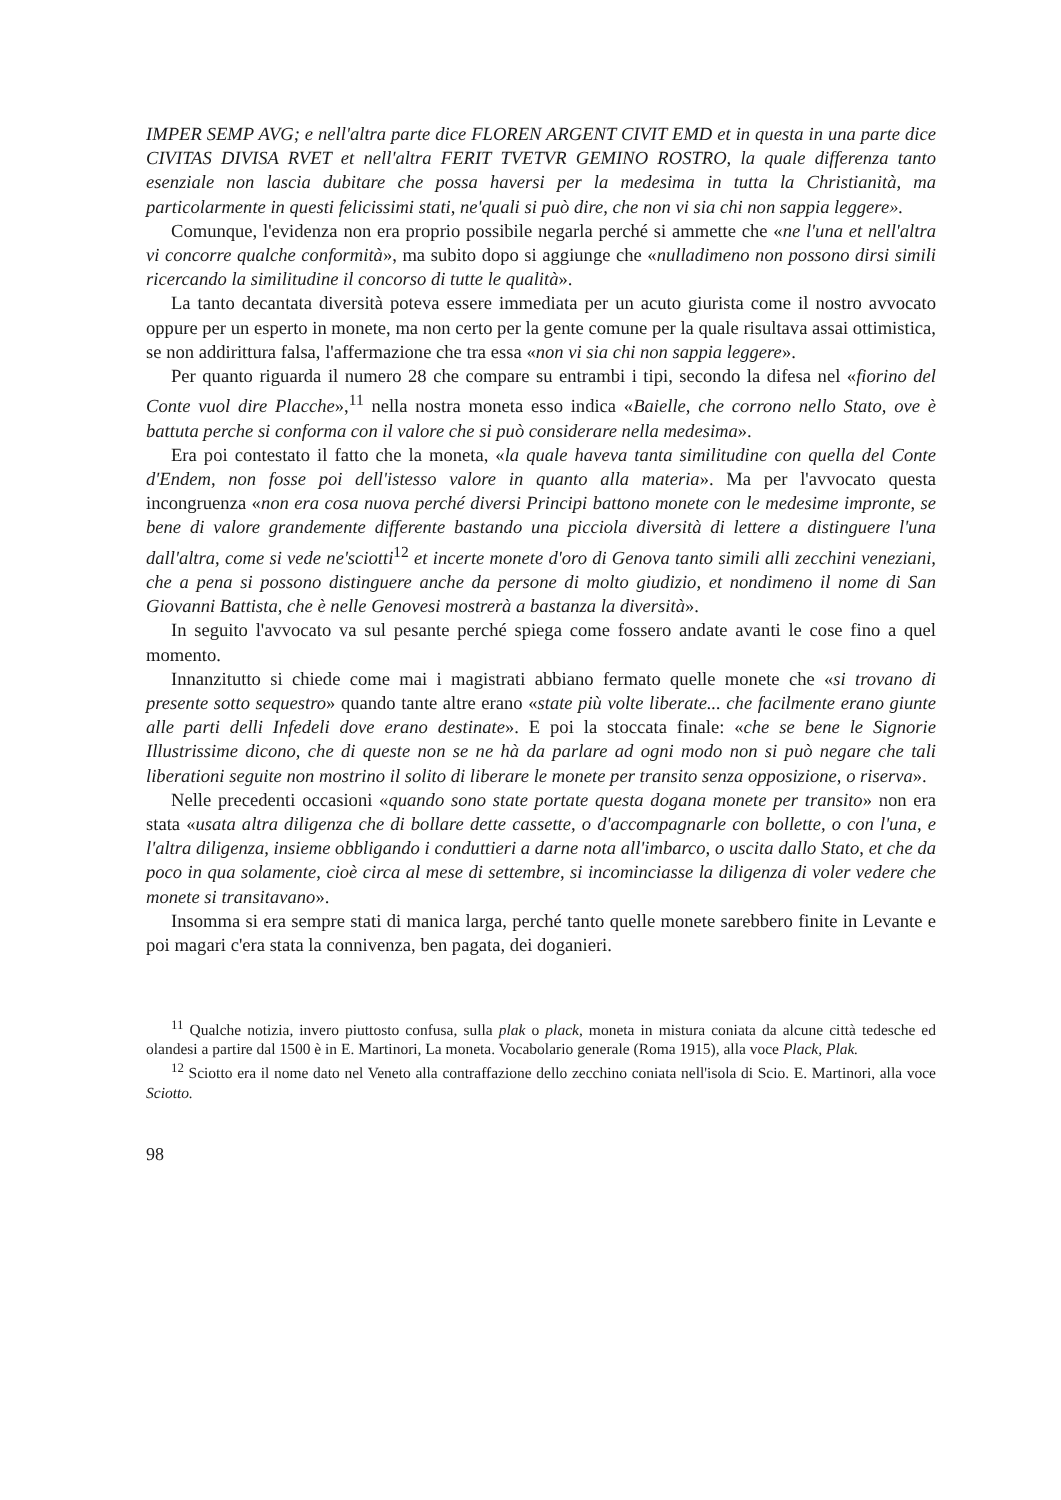IMPER SEMP AVG; e nell'altra parte dice FLOREN ARGENT CIVIT EMD et in questa in una parte dice CIVITAS DIVISA RVET et nell'altra FERIT TVETVR GEMINO ROSTRO, la quale differenza tanto esenziale non lascia dubitare che possa haversi per la medesima in tutta la Christianità, ma particolarmente in questi felicissimi stati, ne'quali si può dire, che non vi sia chi non sappia leggere».
Comunque, l'evidenza non era proprio possibile negarla perché si ammette che «ne l'una et nell'altra vi concorre qualche conformità», ma subito dopo si aggiunge che «nulladimeno non possono dirsi simili ricercando la similitudine il concorso di tutte le qualità».
La tanto decantata diversità poteva essere immediata per un acuto giurista come il nostro avvocato oppure per un esperto in monete, ma non certo per la gente comune per la quale risultava assai ottimistica, se non addirittura falsa, l'affermazione che tra essa «non vi sia chi non sappia leggere».
Per quanto riguarda il numero 28 che compare su entrambi i tipi, secondo la difesa nel «fiorino del Conte vuol dire Placche»,<sup>11</sup> nella nostra moneta esso indica «Baielle, che corrono nello Stato, ove è battuta perche si conforma con il valore che si può considerare nella medesima».
Era poi contestato il fatto che la moneta, «la quale haveva tanta similitudine con quella del Conte d'Endem, non fosse poi dell'istesso valore in quanto alla materia». Ma per l'avvocato questa incongruenza «non era cosa nuova perché diversi Principi battono monete con le medesime impronte, se bene di valore grandemente differente bastando una picciola diversità di lettere a distinguere l'una dall'altra, come si vede ne'sciotti<sup>12</sup> et incerte monete d'oro di Genova tanto simili alli zecchini veneziani, che a pena si possono distinguere anche da persone di molto giudizio, et nondimeno il nome di San Giovanni Battista, che è nelle Genovesi mostrerà a bastanza la diversità».
In seguito l'avvocato va sul pesante perché spiega come fossero andate avanti le cose fino a quel momento.
Innanzitutto si chiede come mai i magistrati abbiano fermato quelle monete che «si trovano di presente sotto sequestro» quando tante altre erano «state più volte liberate... che facilmente erano giunte alle parti delli Infedeli dove erano destinate». E poi la stoccata finale: «che se bene le Signorie Illustrissime dicono, che di queste non se ne hà da parlare ad ogni modo non si può negare che tali liberationi seguite non mostrino il solito di liberare le monete per transito senza opposizione, o riserva».
Nelle precedenti occasioni «quando sono state portate questa dogana monete per transito» non era stata «usata altra diligenza che di bollare dette cassette, o d'accompagnarle con bollette, o con l'una, e l'altra diligenza, insieme obbligando i conduttieri a darne nota all'imbarco, o uscita dallo Stato, et che da poco in qua solamente, cioè circa al mese di settembre, si incominciasse la diligenza di voler vedere che monete si transitavano».
Insomma si era sempre stati di manica larga, perché tanto quelle monete sarebbero finite in Levante e poi magari c'era stata la connivenza, ben pagata, dei doganieri.
<sup>11</sup> Qualche notizia, invero piuttosto confusa, sulla plak o plack, moneta in mistura coniata da alcune città tedesche ed olandesi a partire dal 1500 è in E. Martinori, La moneta. Vocabolario generale (Roma 1915), alla voce Plack, Plak.
<sup>12</sup> Sciotto era il nome dato nel Veneto alla contraffazione dello zecchino coniata nell'isola di Scio. E. Martinori, alla voce Sciotto.
98